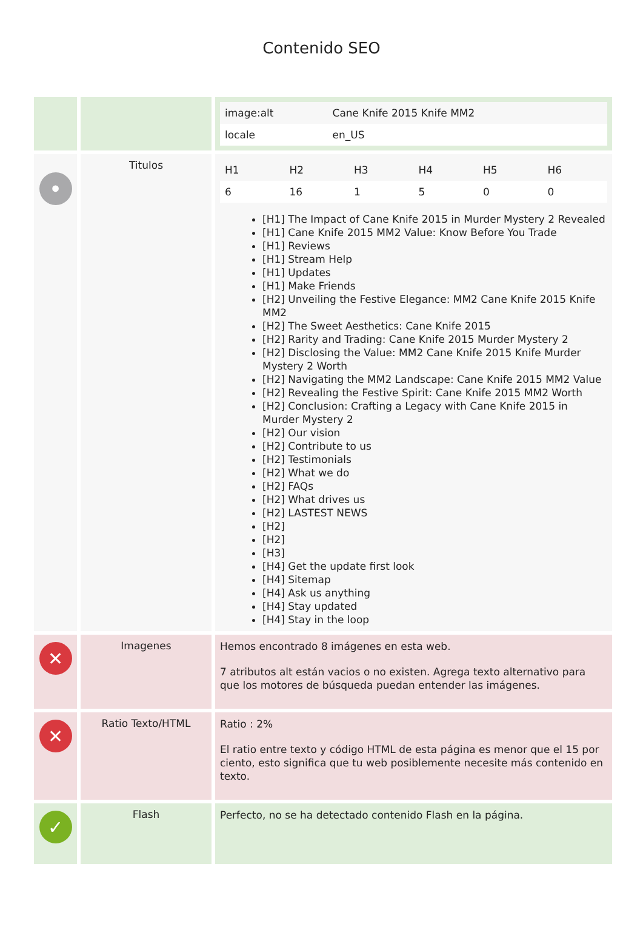Contenido SEO
| | | / image:alt / Cane Knife 2015 Knife MM2 / / locale / en_US / |
| • | Titulos | / H1 / H2 / H3 / H4 / H5 / H6 / / 6 / 16 / 1 / 5 / 0 / 0 / [H1] The Impact of Cane Knife 2015 in Murder Mystery 2 Revealed [H1] Cane Knife 2015 MM2 Value: Know Before You Trade [H1] Reviews [H1] Stream Help [H1] Updates [H1] Make Friends [H2] Unveiling the Festive Elegance: MM2 Cane Knife 2015 Knife MM2 [H2] The Sweet Aesthetics: Cane Knife 2015 [H2] Rarity and Trading: Cane Knife 2015 Murder Mystery 2 [H2] Disclosing the Value: MM2 Cane Knife 2015 Knife Murder Mystery 2 Worth [H2] Navigating the MM2 Landscape: Cane Knife 2015 MM2 Value [H2] Revealing the Festive Spirit: Cane Knife 2015 MM2 Worth [H2] Conclusion: Crafting a Legacy with Cane Knife 2015 in Murder Mystery 2 [H2] Our vision [H2] Contribute to us [H2] Testimonials [H2] What we do [H2] FAQs [H2] What drives us [H2] LASTEST NEWS [H2] [H2] [H3] [H4] Get the update first look [H4] Sitemap [H4] Ask us anything [H4] Stay updated [H4] Stay in the loop |
| ✕ | Imagenes | Hemos encontrado 8 imágenes en esta web. 7 atributos alt están vacios o no existen. Agrega texto alternativo para que los motores de búsqueda puedan entender las imágenes. |
| ✕ | Ratio Texto/HTML | Ratio : 2% El ratio entre texto y código HTML de esta página es menor que el 15 por ciento, esto significa que tu web posiblemente necesite más contenido en texto. |
| ✓ | Flash | Perfecto, no se ha detectado contenido Flash en la página. |